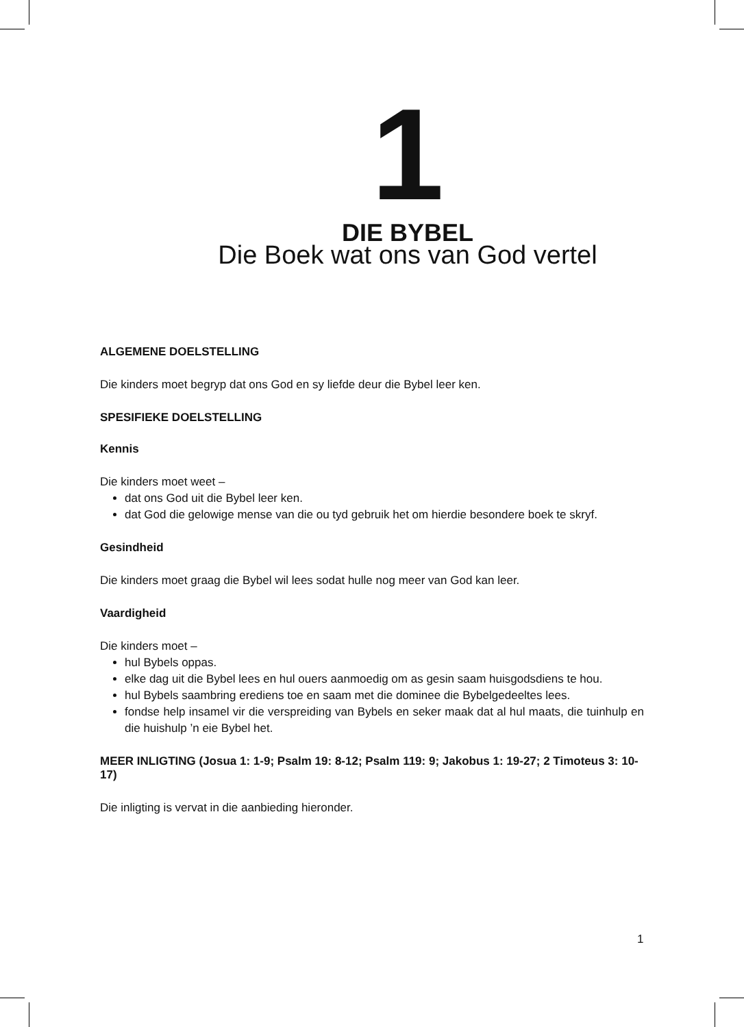1
DIE BYBEL
Die Boek wat ons van God vertel
ALGEMENE DOELSTELLING
Die kinders moet begryp dat ons God en sy liefde deur die Bybel leer ken.
SPESIFIEKE DOELSTELLING
Kennis
Die kinders moet weet –
dat ons God uit die Bybel leer ken.
dat God die gelowige mense van die ou tyd gebruik het om hierdie besondere boek te skryf.
Gesindheid
Die kinders moet graag die Bybel wil lees sodat hulle nog meer van God kan leer.
Vaardigheid
Die kinders moet –
hul Bybels oppas.
elke dag uit die Bybel lees en hul ouers aanmoedig om as gesin saam huisgodsdiens te hou.
hul Bybels saambring erediens toe en saam met die dominee die Bybelgedeeltes lees.
fondse help insamel vir die verspreiding van Bybels en seker maak dat al hul maats, die tuinhulp en die huishulp ’n eie Bybel het.
MEER INLIGTING (Josua 1: 1-9; Psalm 19: 8-12; Psalm 119: 9; Jakobus 1: 19-27; 2 Timoteus 3: 10-17)
Die inligting is vervat in die aanbieding hieronder.
1